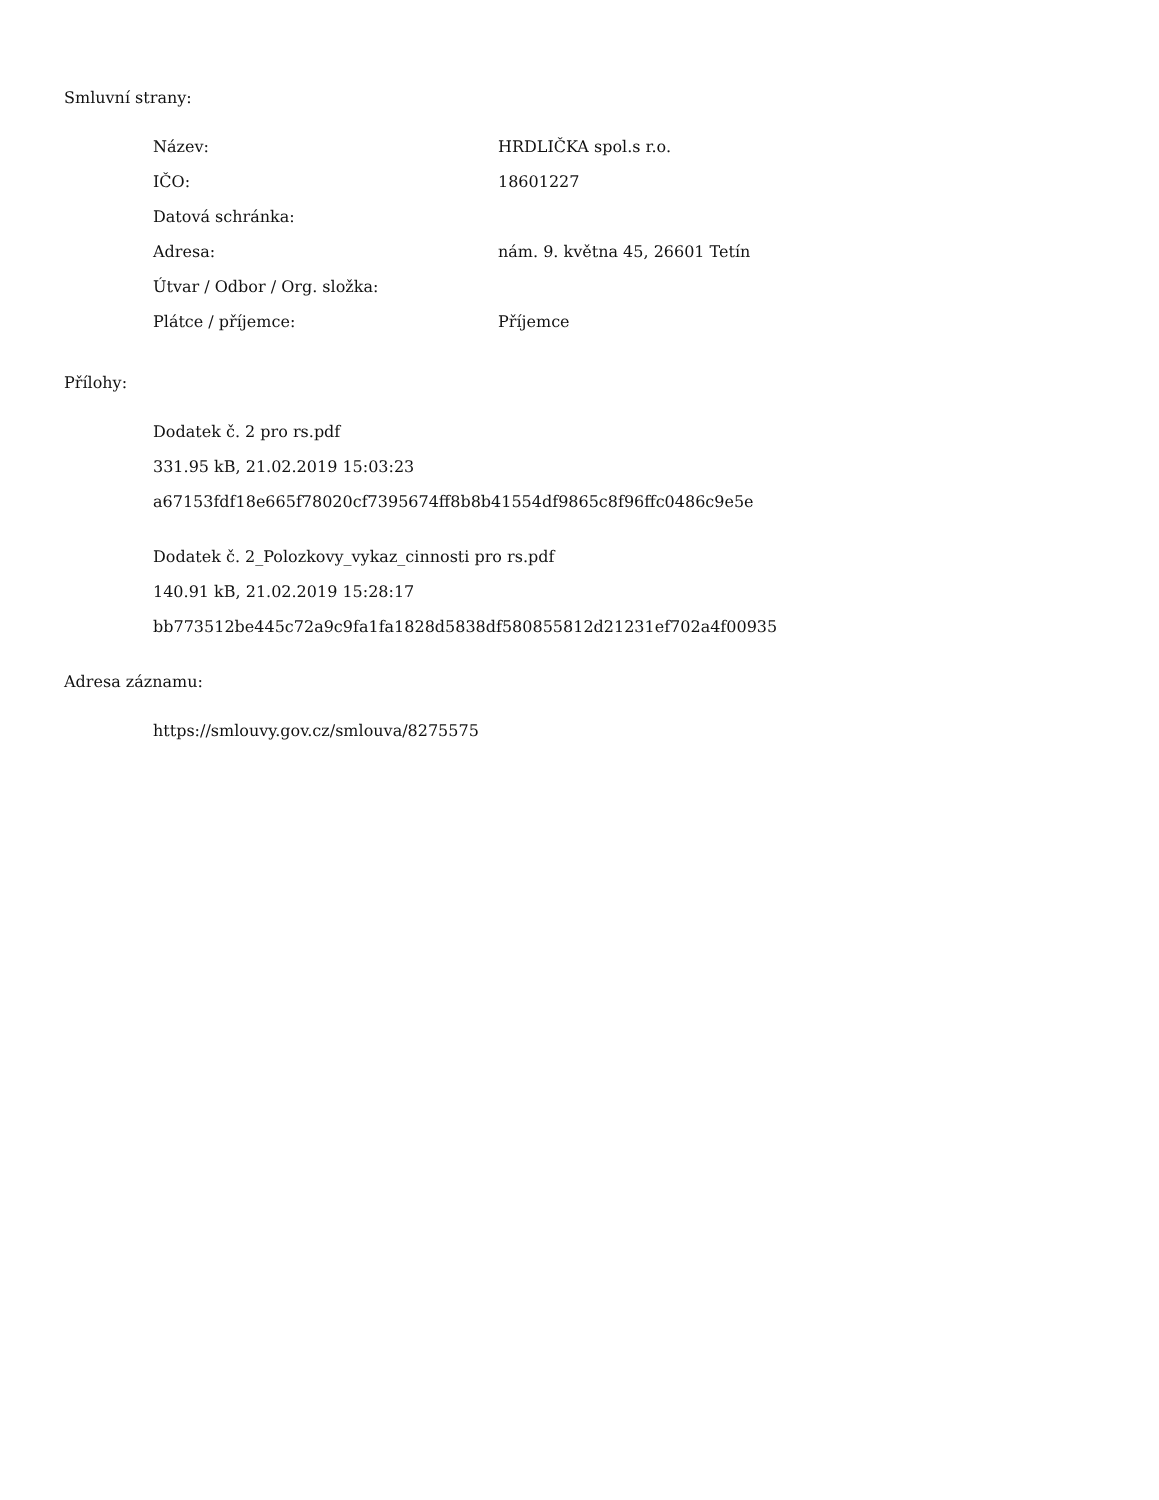Smluvní strany:
| Název: | HRDLIČKA spol.s r.o. |
| IČO: | 18601227 |
| Datová schránka: | |
| Adresa: | nám. 9. května 45, 26601 Tetín |
| Útvar / Odbor / Org. složka: | |
| Plátce / příjemce: | Příjemce |
Přílohy:
Dodatek č. 2 pro rs.pdf
331.95 kB, 21.02.2019 15:03:23
a67153fdf18e665f78020cf7395674ff8b8b41554df9865c8f96ffc0486c9e5e
Dodatek č. 2_Polozkovy_vykaz_cinnosti pro rs.pdf
140.91 kB, 21.02.2019 15:28:17
bb773512be445c72a9c9fa1fa1828d5838df580855812d21231ef702a4f00935
Adresa záznamu:
https://smlouvy.gov.cz/smlouva/8275575